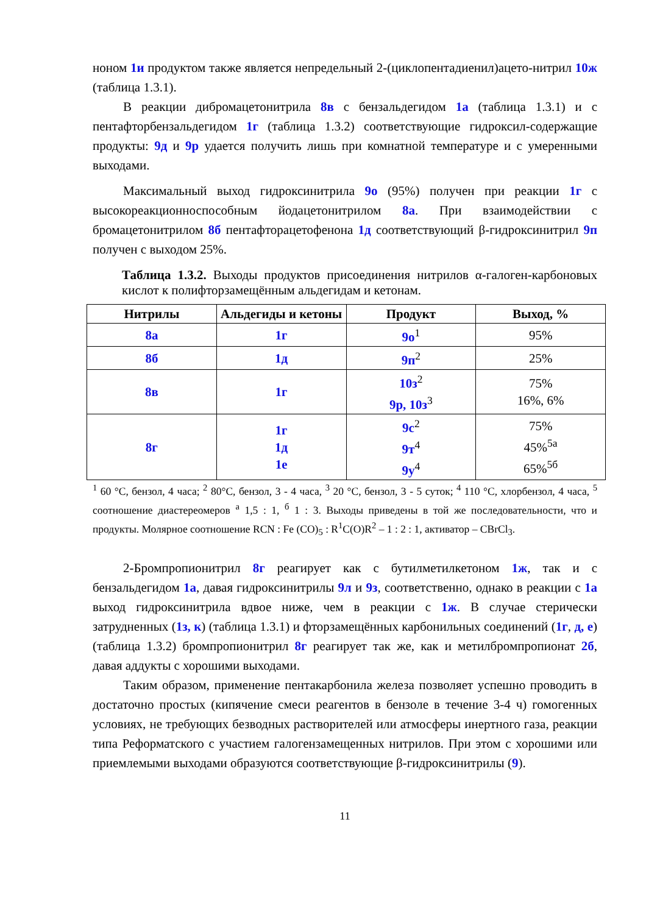ноном 1и продуктом также является непредельный 2-(циклопентадиенил)ацето-нитрил 10ж (таблица 1.3.1).
В реакции дибромацетонитрила 8в с бензальдегидом 1а (таблица 1.3.1) и с пентафторбензальдегидом 1г (таблица 1.3.2) соответствующие гидроксил-содержащие продукты: 9д и 9р удается получить лишь при комнатной температуре и с умеренными выходами.
Максимальный выход гидроксинитрила 9о (95%) получен при реакции 1г с высокореакционноспособным йодацетонитрилом 8а. При взаимодействии с бромацетонитрилом 8б пентафторацетофенона 1д соответствующий β-гидроксинитрил 9п получен с выходом 25%.
Таблица 1.3.2. Выходы продуктов присоединения нитрилов α-галоген-карбоновых кислот к полифторзамещённым альдегидам и кетонам.
| Нитрилы | Альдегиды и кетоны | Продукт | Выход, % |
| --- | --- | --- | --- |
| 8а | 1г | 9о<sup>1</sup> | 95% |
| 8б | 1д | 9п<sup>2</sup> | 25% |
| 8в | 1г | 10з<sup>2</sup> 9р, 10з<sup>3</sup> | 75% 16%, 6% |
| 8г | 1г 1д 1е | 9с<sup>2</sup> 9т<sup>4</sup> 9у<sup>4</sup> | 75% 45%<sup>5а</sup> 65%<sup>5б</sup> |
<sup>1</sup> 60 °С, бензол, 4 часа; <sup>2</sup> 80°С, бензол, 3 - 4 часа, <sup>3</sup> 20 °С, бензол, 3 - 5 суток; <sup>4</sup> 110 °С, хлорбензол, 4 часа, <sup>5</sup> соотношение диастереомеров <sup>а</sup> 1,5 : 1, <sup>б</sup> 1 : 3. Выходы приведены в той же последовательности, что и продукты. Молярное соотношение RCN : Fe (CO)<sub>5</sub> : R<sup>1</sup>C(O)R<sup>2</sup> – 1 : 2 : 1, активатор – CBrCl<sub>3</sub>.
2-Бромпропионитрил 8г реагирует как с бутилметилкетоном 1ж, так и с бензальдегидом 1а, давая гидроксинитрилы 9л и 9з, соответственно, однако в реакции с 1а выход гидроксинитрила вдвое ниже, чем в реакции с 1ж. В случае стерически затрудненных (1з, к) (таблица 1.3.1) и фторзамещённых карбонильных соединений (1г, д, е) (таблица 1.3.2) бромпропионитрил 8г реагирует так же, как и метилбромпропионат 2б, давая аддукты с хорошими выходами.
Таким образом, применение пентакарбонила железа позволяет успешно проводить в достаточно простых (кипячение смеси реагентов в бензоле в течение 3-4 ч) гомогенных условиях, не требующих безводных растворителей или атмосферы инертного газа, реакции типа Реформатского с участием галогензамещенных нитрилов. При этом с хорошими или приемлемыми выходами образуются соответствующие β-гидроксинитрилы (9).
11